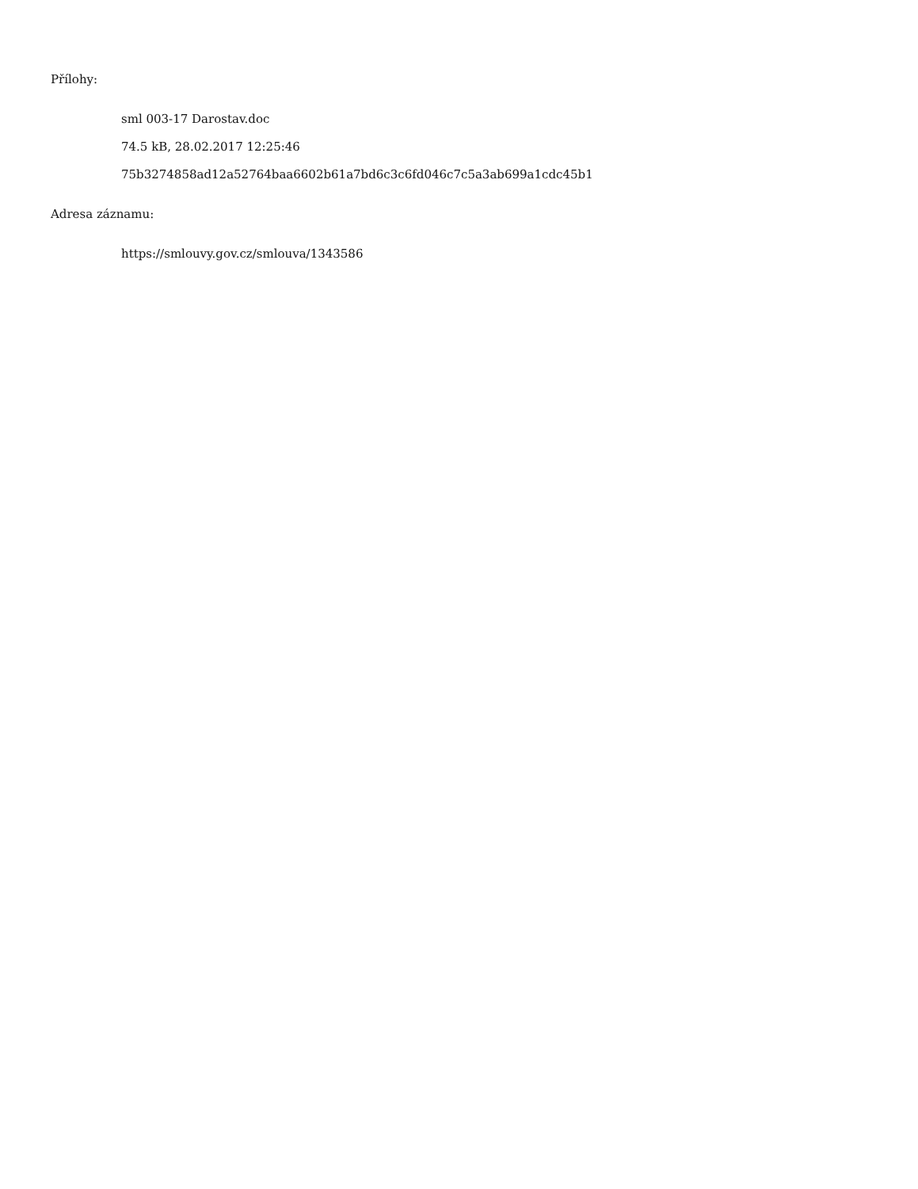Přílohy:
sml 003-17 Darostav.doc
74.5 kB, 28.02.2017 12:25:46
75b3274858ad12a52764baa6602b61a7bd6c3c6fd046c7c5a3ab699a1cdc45b1
Adresa záznamu:
https://smlouvy.gov.cz/smlouva/1343586